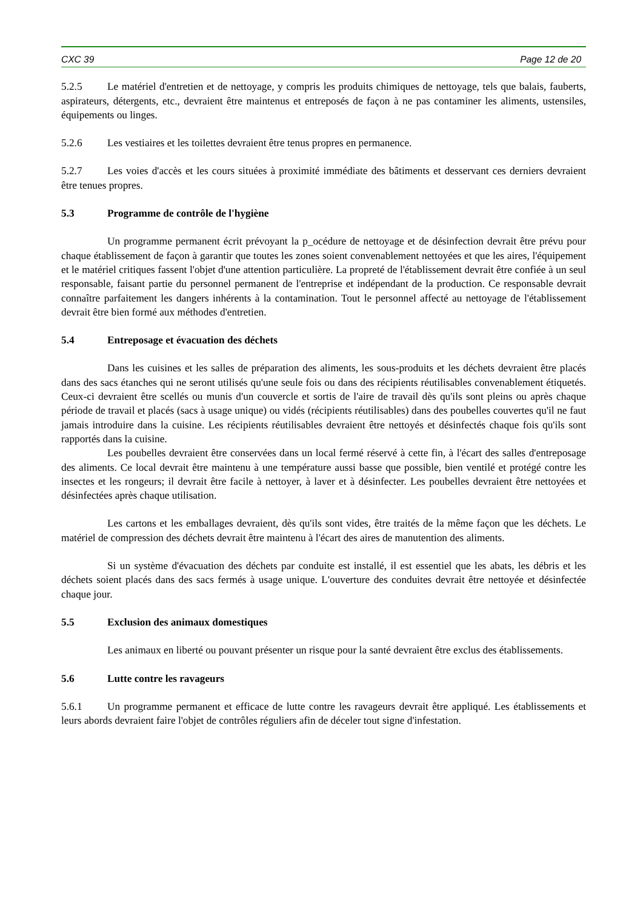CXC 39 Page 12 de 20
5.2.5 Le matériel d'entretien et de nettoyage, y compris les produits chimiques de nettoyage, tels que balais, fauberts, aspirateurs, détergents, etc., devraient être maintenus et entreposés de façon à ne pas contaminer les aliments, ustensiles, équipements ou linges.
5.2.6 Les vestiaires et les toilettes devraient être tenus propres en permanence.
5.2.7 Les voies d'accès et les cours situées à proximité immédiate des bâtiments et desservant ces derniers devraient être tenues propres.
5.3 Programme de contrôle de l'hygiène
Un programme permanent écrit prévoyant la p_océdure de nettoyage et de désinfection devrait être prévu pour chaque établissement de façon à garantir que toutes les zones soient convenablement nettoyées et que les aires, l'équipement et le matériel critiques fassent l'objet d'une attention particulière. La propreté de l'établissement devrait être confiée à un seul responsable, faisant partie du personnel permanent de l'entreprise et indépendant de la production. Ce responsable devrait connaître parfaitement les dangers inhérents à la contamination. Tout le personnel affecté au nettoyage de l'établissement devrait être bien formé aux méthodes d'entretien.
5.4 Entreposage et évacuation des déchets
Dans les cuisines et les salles de préparation des aliments, les sous-produits et les déchets devraient être placés dans des sacs étanches qui ne seront utilisés qu'une seule fois ou dans des récipients réutilisables convenablement étiquetés. Ceux-ci devraient être scellés ou munis d'un couvercle et sortis de l'aire de travail dès qu'ils sont pleins ou après chaque période de travail et placés (sacs à usage unique) ou vidés (récipients réutilisables) dans des poubelles couvertes qu'il ne faut jamais introduire dans la cuisine. Les récipients réutilisables devraient être nettoyés et désinfectés chaque fois qu'ils sont rapportés dans la cuisine.
Les poubelles devraient être conservées dans un local fermé réservé à cette fin, à l'écart des salles d'entreposage des aliments. Ce local devrait être maintenu à une température aussi basse que possible, bien ventilé et protégé contre les insectes et les rongeurs; il devrait être facile à nettoyer, à laver et à désinfecter. Les poubelles devraient être nettoyées et désinfectées après chaque utilisation.
Les cartons et les emballages devraient, dès qu'ils sont vides, être traités de la même façon que les déchets. Le matériel de compression des déchets devrait être maintenu à l'écart des aires de manutention des aliments.
Si un système d'évacuation des déchets par conduite est installé, il est essentiel que les abats, les débris et les déchets soient placés dans des sacs fermés à usage unique. L'ouverture des conduites devrait être nettoyée et désinfectée chaque jour.
5.5 Exclusion des animaux domestiques
Les animaux en liberté ou pouvant présenter un risque pour la santé devraient être exclus des établissements.
5.6 Lutte contre les ravageurs
5.6.1 Un programme permanent et efficace de lutte contre les ravageurs devrait être appliqué. Les établissements et leurs abords devraient faire l'objet de contrôles réguliers afin de déceler tout signe d'infestation.